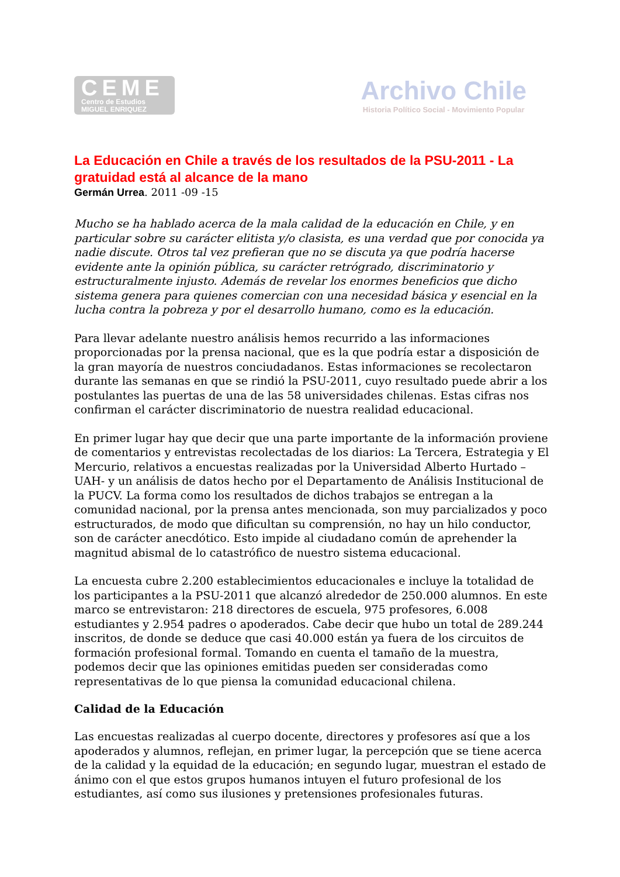CEME
Centro de Estudios
MIGUEL ENRIQUEZ
Archivo Chile
Historia Político Social - Movimiento Popular
La Educación en Chile a través de los resultados de la PSU-2011 - La gratuidad está al alcance de la mano
Germán Urrea. 2011 -09 -15
Mucho se ha hablado acerca de la mala calidad de la educación en Chile, y en particular sobre su carácter elitista y/o clasista, es una verdad que por conocida ya nadie discute. Otros tal vez prefieran que no se discuta ya que podría hacerse evidente ante la opinión pública, su carácter retrógrado, discriminatorio y estructuralmente injusto. Además de revelar los enormes beneficios que dicho sistema genera para quienes comercian con una necesidad básica y esencial en la lucha contra la pobreza y por el desarrollo humano, como es la educación.
Para llevar adelante nuestro análisis hemos recurrido a las informaciones proporcionadas por la prensa nacional, que es la que podría estar a disposición de la gran mayoría de nuestros conciudadanos. Estas informaciones se recolectaron durante las semanas en que se rindió la PSU-2011, cuyo resultado puede abrir a los postulantes las puertas de una de las 58 universidades chilenas. Estas cifras nos confirman el carácter discriminatorio de nuestra realidad educacional.
En primer lugar hay que decir que una parte importante de la información proviene de comentarios y entrevistas recolectadas de los diarios: La Tercera, Estrategia y El Mercurio, relativos a encuestas realizadas por la Universidad Alberto Hurtado –UAH- y un análisis de datos hecho por el Departamento de Análisis Institucional de la PUCV. La forma como los resultados de dichos trabajos se entregan a la comunidad nacional, por la prensa antes mencionada, son muy parcializados y poco estructurados, de modo que dificultan su comprensión, no hay un hilo conductor, son de carácter anecdótico. Esto impide al ciudadano común de aprehender la magnitud abismal de lo catastrófico de nuestro sistema educacional.
La encuesta cubre 2.200 establecimientos educacionales e incluye la totalidad de los participantes a la PSU-2011 que alcanzó alrededor de 250.000 alumnos. En este marco se entrevistaron: 218 directores de escuela, 975 profesores, 6.008 estudiantes y 2.954 padres o apoderados. Cabe decir que hubo un total de 289.244 inscritos, de donde se deduce que casi 40.000 están ya fuera de los circuitos de formación profesional formal. Tomando en cuenta el tamaño de la muestra, podemos decir que las opiniones emitidas pueden ser consideradas como representativas de lo que piensa la comunidad educacional chilena.
Calidad de la Educación
Las encuestas realizadas al cuerpo docente, directores y profesores así que a los apoderados y alumnos, reflejan, en primer lugar, la percepción que se tiene acerca de la calidad y la equidad de la educación; en segundo lugar, muestran el estado de ánimo con el que estos grupos humanos intuyen el futuro profesional de los estudiantes, así como sus ilusiones y pretensiones profesionales futuras.